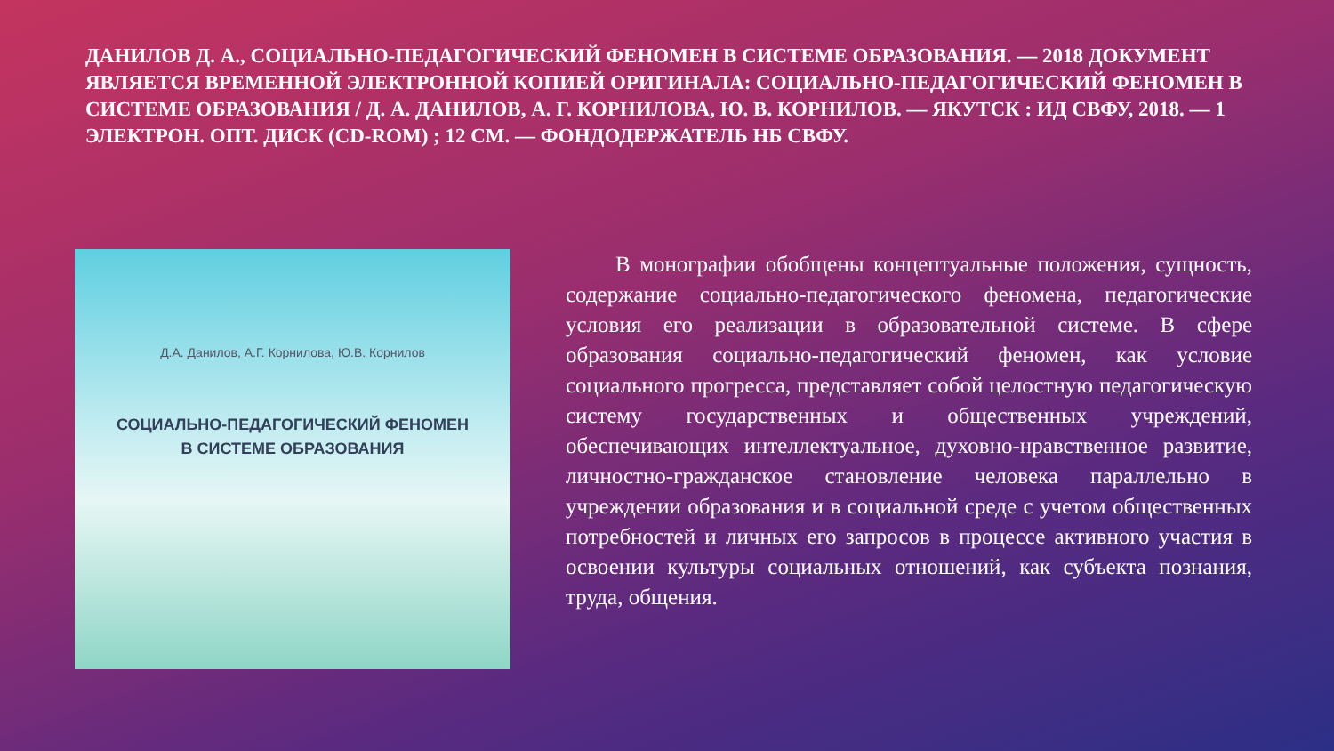ДАНИЛОВ Д. А., СОЦИАЛЬНО-ПЕДАГОГИЧЕСКИЙ ФЕНОМЕН В СИСТЕМЕ ОБРАЗОВАНИЯ. — 2018 ДОКУМЕНТ ЯВЛЯЕТСЯ ВРЕМЕННОЙ ЭЛЕКТРОННОЙ КОПИЕЙ ОРИГИНАЛА: СОЦИАЛЬНО-ПЕДАГОГИЧЕСКИЙ ФЕНОМЕН В СИСТЕМЕ ОБРАЗОВАНИЯ / Д. А. ДАНИЛОВ, А. Г. КОРНИЛОВА, Ю. В. КОРНИЛОВ. — ЯКУТСК : ИД СВФУ, 2018. — 1 ЭЛЕКТРОН. ОПТ. ДИСК (CD-ROM) ; 12 СМ. — ФОНДОДЕРЖАТЕЛЬ НБ СВФУ.
Д.А. Данилов, А.Г. Корнилова, Ю.В. Корнилов
СОЦИАЛЬНО-ПЕДАГОГИЧЕСКИЙ ФЕНОМЕН
В СИСТЕМЕ ОБРАЗОВАНИЯ
В монографии обобщены концептуальные положения, сущность, содержание социально-педагогического феномена, педагогические условия его реализации в образовательной системе. В сфере образования социально-педагогический феномен, как условие социального прогресса, представляет собой целостную педагогическую систему государственных и общественных учреждений, обеспечивающих интеллектуальное, духовно-нравственное развитие, личностно-гражданское становление человека параллельно в учреждении образования и в социальной среде с учетом общественных потребностей и личных его запросов в процессе активного участия в освоении культуры социальных отношений, как субъекта познания, труда, общения.